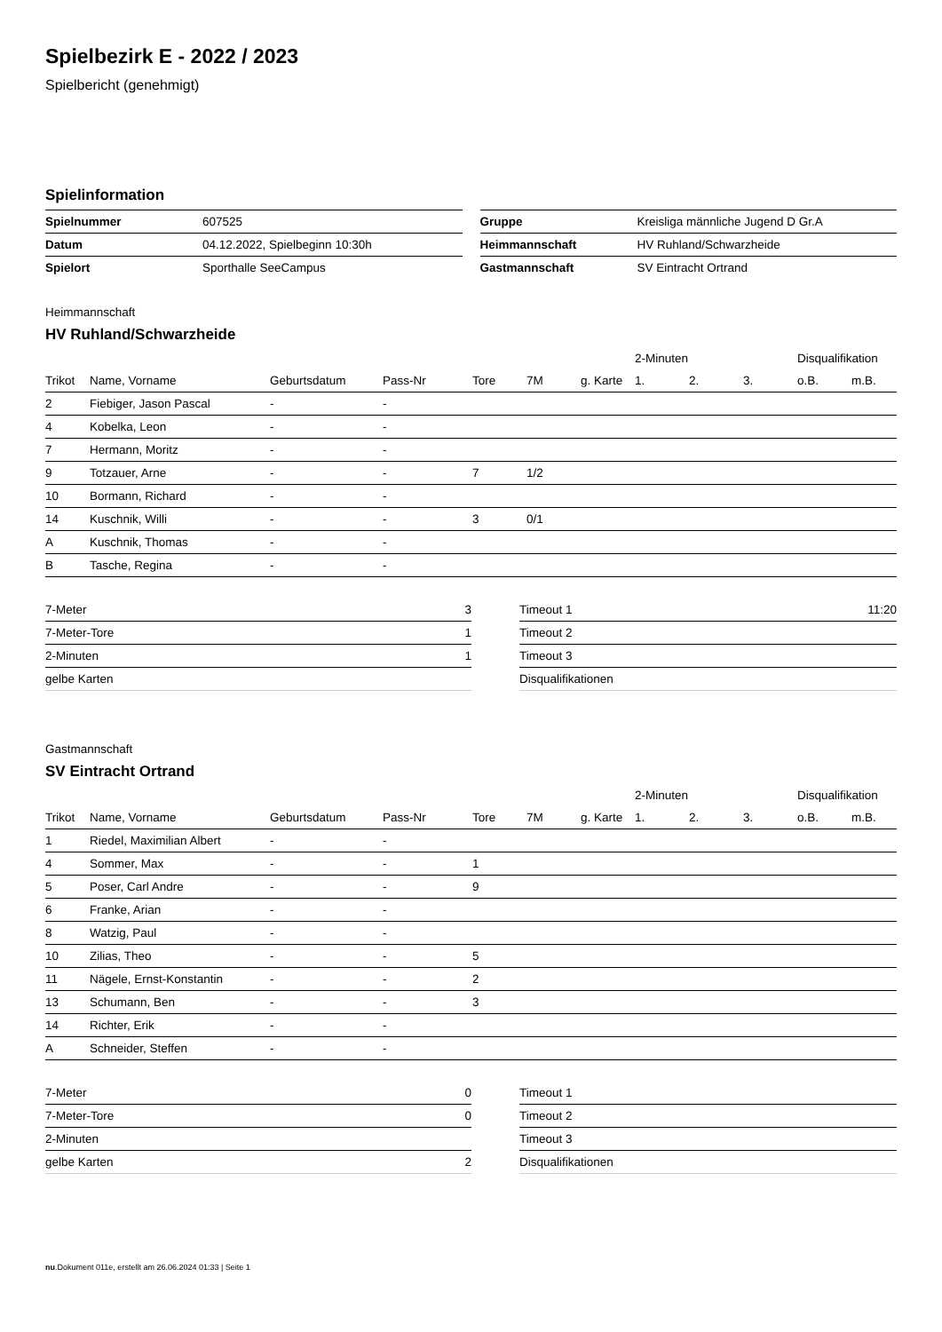Spielbezirk E - 2022 / 2023
Spielbericht (genehmigt)
Spielinformation
| Spielnummer | 607525 |
| Datum | 04.12.2022, Spielbeginn 10:30h |
| Spielort | Sporthalle SeeCampus |
| Gruppe | Kreisliga männliche Jugend D Gr.A |
| Heimmannschaft | HV Ruhland/Schwarzheide |
| Gastmannschaft | SV Eintracht Ortrand |
Heimmannschaft
HV Ruhland/Schwarzheide
| | | | | | | | 2-Minuten | | | Disqualifikation | |
| --- | --- | --- | --- | --- | --- | --- | --- | --- | --- | --- | --- |
| Trikot | Name, Vorname | Geburtsdatum | Pass-Nr | Tore | 7M | g. Karte | 1. | 2. | 3. | o.B. | m.B. |
| 2 | Fiebiger, Jason Pascal | - | - | | | | | | | | |
| 4 | Kobelka, Leon | - | - | | | | | | | | |
| 7 | Hermann, Moritz | - | - | | | | | | | | |
| 9 | Totzauer, Arne | - | - | 7 | 1/2 | | | | | | |
| 10 | Bormann, Richard | - | - | | | | | | | | |
| 14 | Kuschnik, Willi | - | - | 3 | 0/1 | | | | | | |
| A | Kuschnik, Thomas | - | - | | | | | | | | |
| B | Tasche, Regina | - | - | | | | | | | | |
| 7-Meter | 3 |
| 7-Meter-Tore | 1 |
| 2-Minuten | 1 |
| gelbe Karten | |
| Timeout 1 | 11:20 |
| Timeout 2 | |
| Timeout 3 | |
| Disqualifikationen | |
Gastmannschaft
SV Eintracht Ortrand
| | | | | | | | 2-Minuten | | | Disqualifikation | |
| --- | --- | --- | --- | --- | --- | --- | --- | --- | --- | --- | --- |
| Trikot | Name, Vorname | Geburtsdatum | Pass-Nr | Tore | 7M | g. Karte | 1. | 2. | 3. | o.B. | m.B. |
| 1 | Riedel, Maximilian Albert | - | - | | | | | | | | |
| 4 | Sommer, Max | - | - | 1 | | | | | | | |
| 5 | Poser, Carl Andre | - | - | 9 | | | | | | | |
| 6 | Franke, Arian | - | - | | | | | | | | |
| 8 | Watzig, Paul | - | - | | | | | | | | |
| 10 | Zilias, Theo | - | - | 5 | | | | | | | |
| 11 | Nägele, Ernst-Konstantin | - | - | 2 | | | | | | | |
| 13 | Schumann, Ben | - | - | 3 | | | | | | | |
| 14 | Richter, Erik | - | - | | | | | | | | |
| A | Schneider, Steffen | - | - | | | | | | | | |
| 7-Meter | 0 |
| 7-Meter-Tore | 0 |
| 2-Minuten | |
| gelbe Karten | 2 |
| Timeout 1 | |
| Timeout 2 | |
| Timeout 3 | |
| Disqualifikationen | |
nu.Dokument 011e, erstellt am 26.06.2024 01:33 | Seite 1